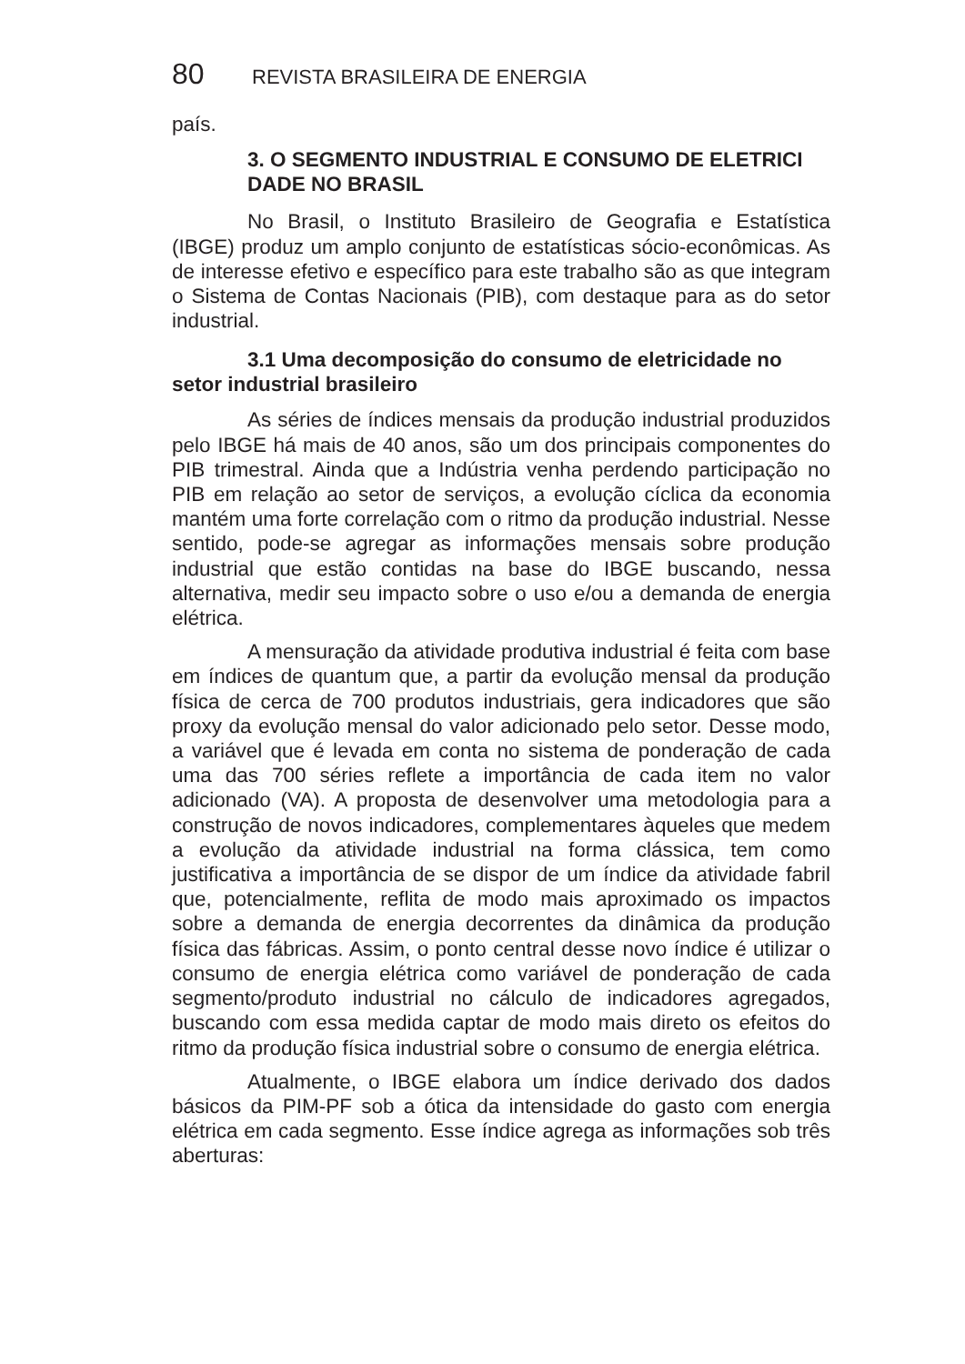80 REVISTA BRASILEIRA DE ENERGIA
país.
3. O SEGMENTO INDUSTRIAL E CONSUMO DE ELETRICI DADE NO BRASIL
No Brasil, o Instituto Brasileiro de Geografia e Estatística (IBGE) produz um amplo conjunto de estatísticas sócio-econômicas. As de interesse efetivo e específico para este trabalho são as que integram o Sistema de Contas Nacionais (PIB), com destaque para as do setor industrial.
3.1 Uma decomposição do consumo de eletricidade no setor industrial brasileiro
As séries de índices mensais da produção industrial produzidos pelo IBGE há mais de 40 anos, são um dos principais componentes do PIB trimestral. Ainda que a Indústria venha perdendo participação no PIB em relação ao setor de serviços, a evolução cíclica da economia mantém uma forte correlação com o ritmo da produção industrial. Nesse sentido, pode-se agregar as informações mensais sobre produção industrial que estão contidas na base do IBGE buscando, nessa alternativa, medir seu impacto sobre o uso e/ou a demanda de energia elétrica.
A mensuração da atividade produtiva industrial é feita com base em índices de quantum que, a partir da evolução mensal da produção física de cerca de 700 produtos industriais, gera indicadores que são proxy da evolução mensal do valor adicionado pelo setor. Desse modo, a variável que é levada em conta no sistema de ponderação de cada uma das 700 séries reflete a importância de cada item no valor adicionado (VA). A proposta de desenvolver uma metodologia para a construção de novos indicadores, complementares àqueles que medem a evolução da atividade industrial na forma clássica, tem como justificativa a importância de se dispor de um índice da atividade fabril que, potencialmente, reflita de modo mais aproximado os impactos sobre a demanda de energia decorrentes da dinâmica da produção física das fábricas. Assim, o ponto central desse novo índice é utilizar o consumo de energia elétrica como variável de ponderação de cada segmento/produto industrial no cálculo de indicadores agregados, buscando com essa medida captar de modo mais direto os efeitos do ritmo da produção física industrial sobre o consumo de energia elétrica.
Atualmente, o IBGE elabora um índice derivado dos dados básicos da PIM-PF sob a ótica da intensidade do gasto com energia elétrica em cada segmento. Esse índice agrega as informações sob três aberturas: